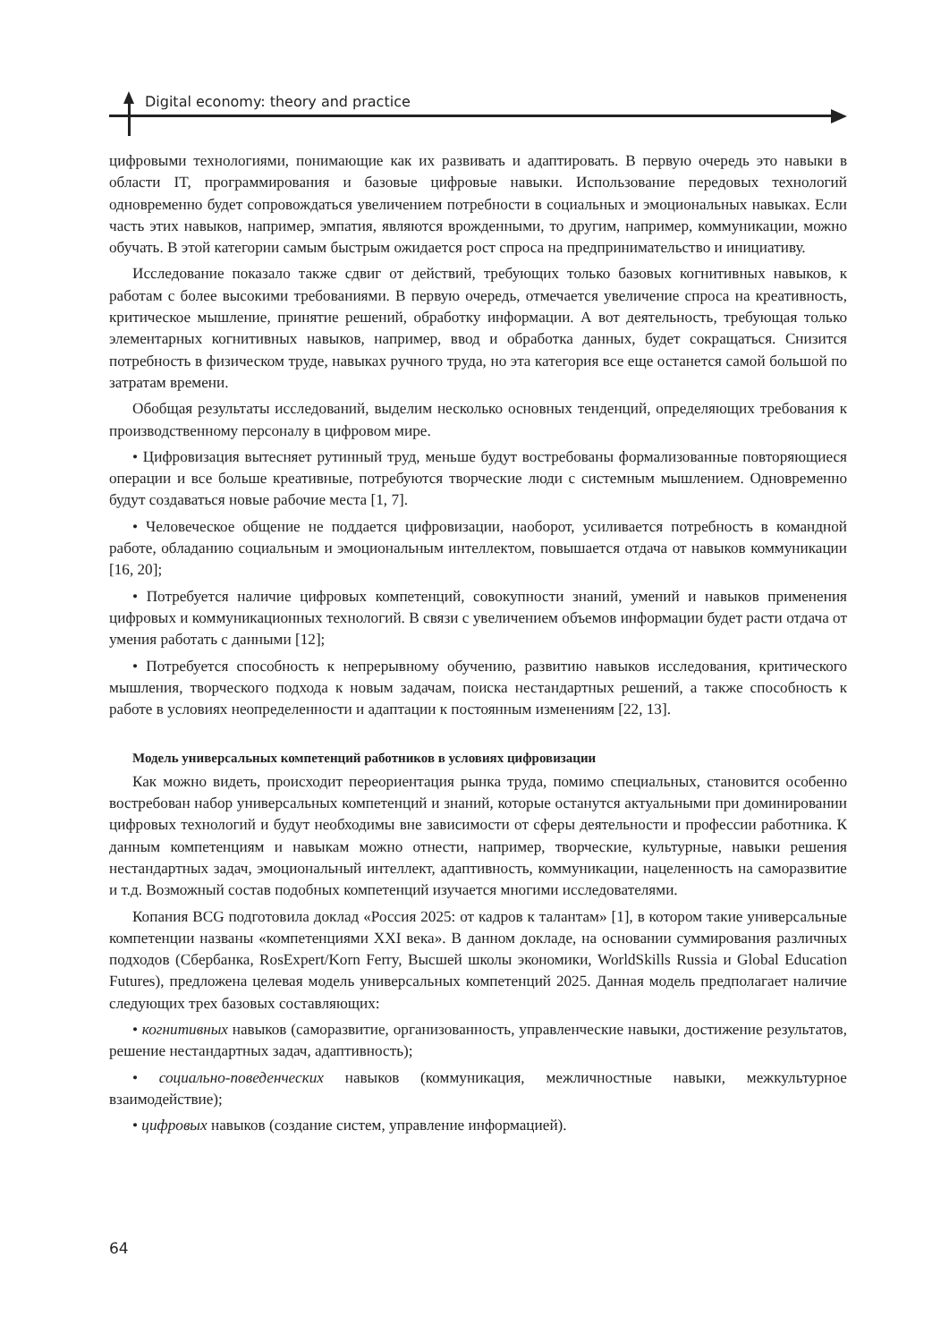Digital economy: theory and practice
цифровыми технологиями, понимающие как их развивать и адаптировать. В первую очередь это навыки в области IT, программирования и базовые цифровые навыки. Использование передовых технологий одновременно будет сопровождаться увеличением потребности в социальных и эмоциональных навыках. Если часть этих навыков, например, эмпатия, являются врожденными, то другим, например, коммуникации, можно обучать. В этой категории самым быстрым ожидается рост спроса на предпринимательство и инициативу.
Исследование показало также сдвиг от действий, требующих только базовых когнитивных навыков, к работам с более высокими требованиями. В первую очередь, отмечается увеличение спроса на креативность, критическое мышление, принятие решений, обработку информации. А вот деятельность, требующая только элементарных когнитивных навыков, например, ввод и обработка данных, будет сокращаться. Снизится потребность в физическом труде, навыках ручного труда, но эта категория все еще останется самой большой по затратам времени.
Обобщая результаты исследований, выделим несколько основных тенденций, определяющих требования к производственному персоналу в цифровом мире.
• Цифровизация вытесняет рутинный труд, меньше будут востребованы формализованные повторяющиеся операции и все больше креативные, потребуются творческие люди с системным мышлением. Одновременно будут создаваться новые рабочие места [1, 7].
• Человеческое общение не поддается цифровизации, наоборот, усиливается потребность в командной работе, обладанию социальным и эмоциональным интеллектом, повышается отдача от навыков коммуникации [16, 20];
• Потребуется наличие цифровых компетенций, совокупности знаний, умений и навыков применения цифровых и коммуникационных технологий. В связи с увеличением объемов информации будет расти отдача от умения работать с данными [12];
• Потребуется способность к непрерывному обучению, развитию навыков исследования, критического мышления, творческого подхода к новым задачам, поиска нестандартных решений, а также способность к работе в условиях неопределенности и адаптации к постоянным изменениям [22, 13].
Модель универсальных компетенций работников в условиях цифровизации
Как можно видеть, происходит переориентация рынка труда, помимо специальных, становится особенно востребован набор универсальных компетенций и знаний, которые останутся актуальными при доминировании цифровых технологий и будут необходимы вне зависимости от сферы деятельности и профессии работника. К данным компетенциям и навыкам можно отнести, например, творческие, культурные, навыки решения нестандартных задач, эмоциональный интеллект, адаптивность, коммуникации, нацеленность на саморазвитие и т.д. Возможный состав подобных компетенций изучается многими исследователями.
Копания BCG подготовила доклад «Россия 2025: от кадров к талантам» [1], в котором такие универсальные компетенции названы «компетенциями XXI века». В данном докладе, на основании суммирования различных подходов (Сбербанка, RosExpert/Korn Ferry, Высшей школы экономики, WorldSkills Russia и Global Education Futures), предложена целевая модель универсальных компетенций 2025. Данная модель предполагает наличие следующих трех базовых составляющих:
• когнитивных навыков (саморазвитие, организованность, управленческие навыки, достижение результатов, решение нестандартных задач, адаптивность);
• социально-поведенческих навыков (коммуникация, межличностные навыки, межкультурное взаимодействие);
• цифровых навыков (создание систем, управление информацией).
64